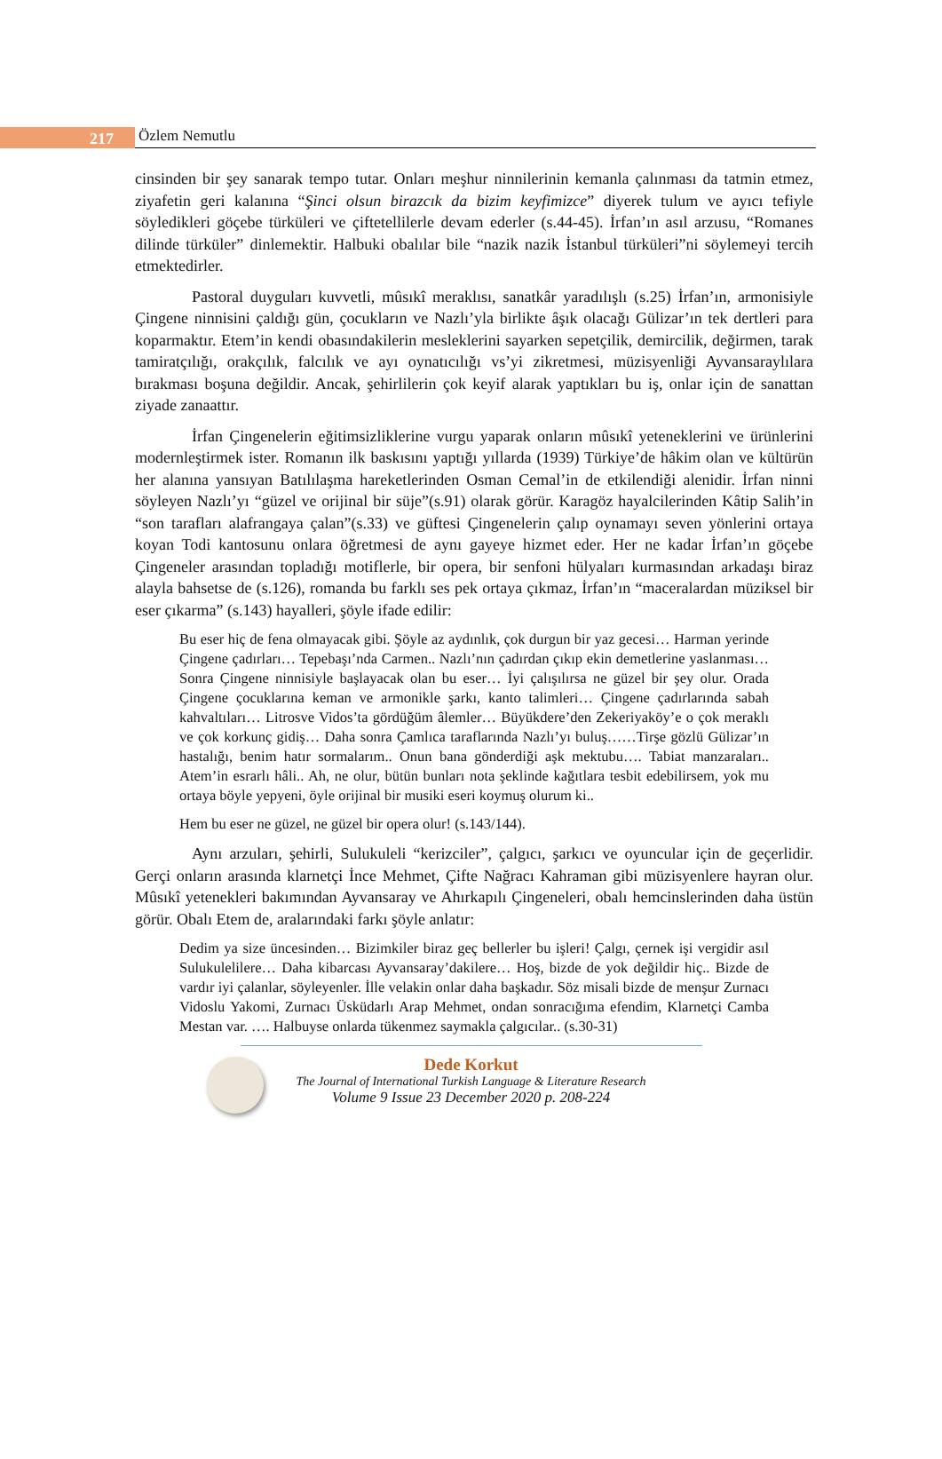217 Özlem Nemutlu
cinsinden bir şey sanarak tempo tutar. Onları meşhur ninnilerinin kemanla çalınması da tatmin etmez, ziyafetin geri kalanına “Şinci olsun birazcık da bizim keyfimizce” diyerek tulum ve ayıcı tefiyle söyledikleri göçebe türküleri ve çiftetellilerle devam ederler (s.44-45). İrfan’ın asıl arzusu, “Romanes dilinde türküler” dinlemektir. Halbuki obalılar bile “nazik nazik İstanbul türküleri”ni söylemeyi tercih etmektedirler.
Pastoral duyguları kuvvetli, mûsıkî meraklısı, sanatkâr yaradılışlı (s.25) İrfan’ın, armonisiyle Çingene ninnisini çaldığı gün, çocukların ve Nazlı’yla birlikte âşık olacağı Gülizar’ın tek dertleri para koparmaktır. Etem’in kendi obasındakilerin mesleklerini sayarken sepetçilik, demircilik, değirmen, tarak tamiratçılığı, orakçılık, falcılık ve ayı oynatıcılığı vs’yi zikretmesi, müzisyenliği Ayvansaraylılara bırakması boşuna değildir. Ancak, şehirlilerin çok keyif alarak yaptıkları bu iş, onlar için de sanattan ziyade zanaattır.
İrfan Çingenelerin eğitimsizliklerine vurgu yaparak onların mûsıkî yeteneklerini ve ürünlerini modernleştirmek ister. Romanın ilk baskısını yaptığı yıllarda (1939) Türkiye’de hâkim olan ve kültürün her alanına yansıyan Batılılaşma hareketlerinden Osman Cemal’in de etkilendiği alenidir. İrfan ninni söyleyen Nazlı’yı “güzel ve orijinal bir süje”(s.91) olarak görür. Karagöz hayalcilerinden Kâtip Salih’in “son tarafları alafrangaya çalan”(s.33) ve güftesi Çingenelerin çalıp oynamayı seven yönlerini ortaya koyan Todi kantosunu onlara öğretmesi de aynı gayeye hizmet eder. Her ne kadar İrfan’ın göçebe Çingeneler arasından topladığı motiflerle, bir opera, bir senfoni hülyaları kurmasından arkadaşı biraz alayla bahsetse de (s.126), romanda bu farklı ses pek ortaya çıkmaz, İrfan’ın “maceralardan müziksel bir eser çıkarma” (s.143) hayalleri, şöyle ifade edilir:
Bu eser hiç de fena olmayacak gibi. Şöyle az aydınlık, çok durgun bir yaz gecesi… Harman yerinde Çingene çadırları… Tepebaşı’nda Carmen.. Nazlı’nın çadırdan çıkıp ekin demetlerine yaslanması… Sonra Çingene ninnisiyle başlayacak olan bu eser… İyi çalışılırsa ne güzel bir şey olur. Orada Çingene çocuklarına keman ve armonikle şarkı, kanto talimleri… Çingene çadırlarında sabah kahvaltıları… Litrosve Vidos’ta gördüğüm âlemler… Büyükdere’den Zekeriyaköy’e o çok meraklı ve çok korkunç gidiş… Daha sonra Çamlıca taraflarında Nazlı’yı buluş……Tirşe gözlü Gülizar’ın hastalığı, benim hatır sormalarım.. Onun bana gönderdiği aşk mektubu…. Tabiat manzaraları.. Atem’in esrarlı hâli.. Ah, ne olur, bütün bunları nota şeklinde kağıtlara tesbit edebilirsem, yok mu ortaya böyle yepyeni, öyle orijinal bir musiki eseri koymuş olurum ki..
Hem bu eser ne güzel, ne güzel bir opera olur! (s.143/144).
Aynı arzuları, şehirli, Sulukuleli “kerizciler”, çalgıcı, şarkıcı ve oyuncular için de geçerlidir. Gerçi onların arasında klarnetçi İnce Mehmet, Çifte Nağracı Kahraman gibi müzisyenlere hayran olur. Mûsıkî yetenekleri bakımından Ayvansaray ve Ahırkapılı Çingeneleri, obalı hemcinslerinden daha üstün görür. Obalı Etem de, aralarındaki farkı şöyle anlatır:
Dedim ya size üncesinden… Bizimkiler biraz geç bellerler bu işleri! Çalgı, çernek işi vergidir asıl Sulukulelilere… Daha kibarcası Ayvansaray’dakilere… Hoş, bizde de yok değildir hiç.. Bizde de vardır iyi çalanlar, söyleyenler. İlle velakin onlar daha başkadır. Söz misali bizde de menşur Zurnacı Vidoslu Yakomi, Zurnacı Üsküdarlı Arap Mehmet, ondan sonracığıma efendim, Klarnetçi Camba Mestan var. …. Halbuyse onlarda tükenmez saymakla çalgıcılar.. (s.30-31)
Dede Korkut
The Journal of International Turkish Language & Literature Research
Volume 9 Issue 23 December 2020 p. 208-224